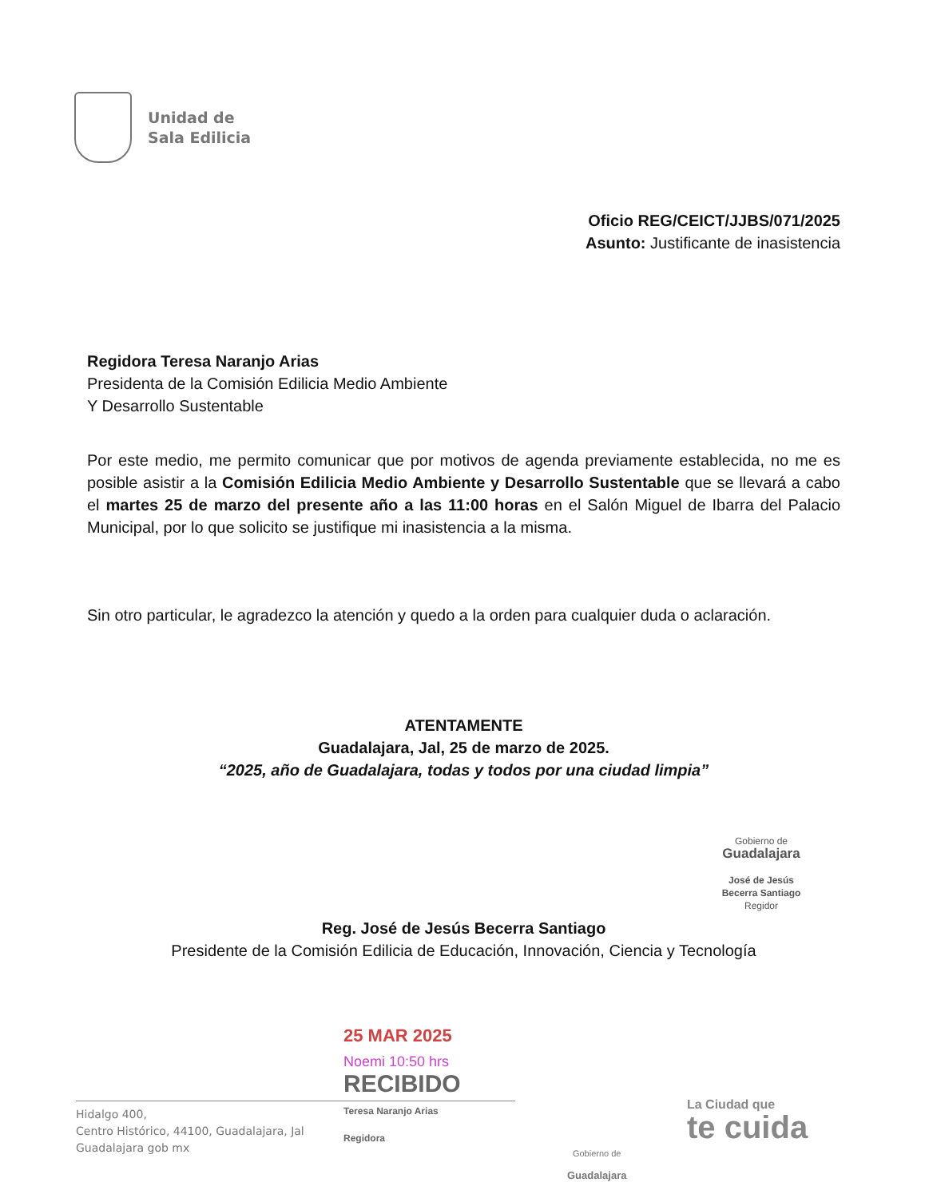Unidad de
Sala Edilicia
Oficio REG/CEICT/JJBS/071/2025
Asunto: Justificante de inasistencia
Regidora Teresa Naranjo Arias
Presidenta de la Comisión Edilicia Medio Ambiente
Y Desarrollo Sustentable
Por este medio, me permito comunicar que por motivos de agenda previamente establecida, no me es posible asistir a la Comisión Edilicia Medio Ambiente y Desarrollo Sustentable que se llevará a cabo el martes 25 de marzo del presente año a las 11:00 horas en el Salón Miguel de Ibarra del Palacio Municipal, por lo que solicito se justifique mi inasistencia a la misma.
Sin otro particular, le agradezco la atención y quedo a la orden para cualquier duda o aclaración.
ATENTAMENTE
Guadalajara, Jal, 25 de marzo de 2025.
“2025, año de Guadalajara, todas y todos por una ciudad limpia”
Reg. José de Jesús Becerra Santiago
Presidente de la Comisión Edilicia de Educación, Innovación, Ciencia y Tecnología
Gobierno de
Guadalajara
José de Jesús
Becerra Santiago
Regidor
25 MAR 2025
Noemi 10:50 hrs
RECIBIDO
Teresa Naranjo Arias
Regidora
Hidalgo 400,
Centro Histórico, 44100, Guadalajara, Jal
Guadalajara gob mx
Gobierno de
Guadalajara
La Ciudad que
te cuida